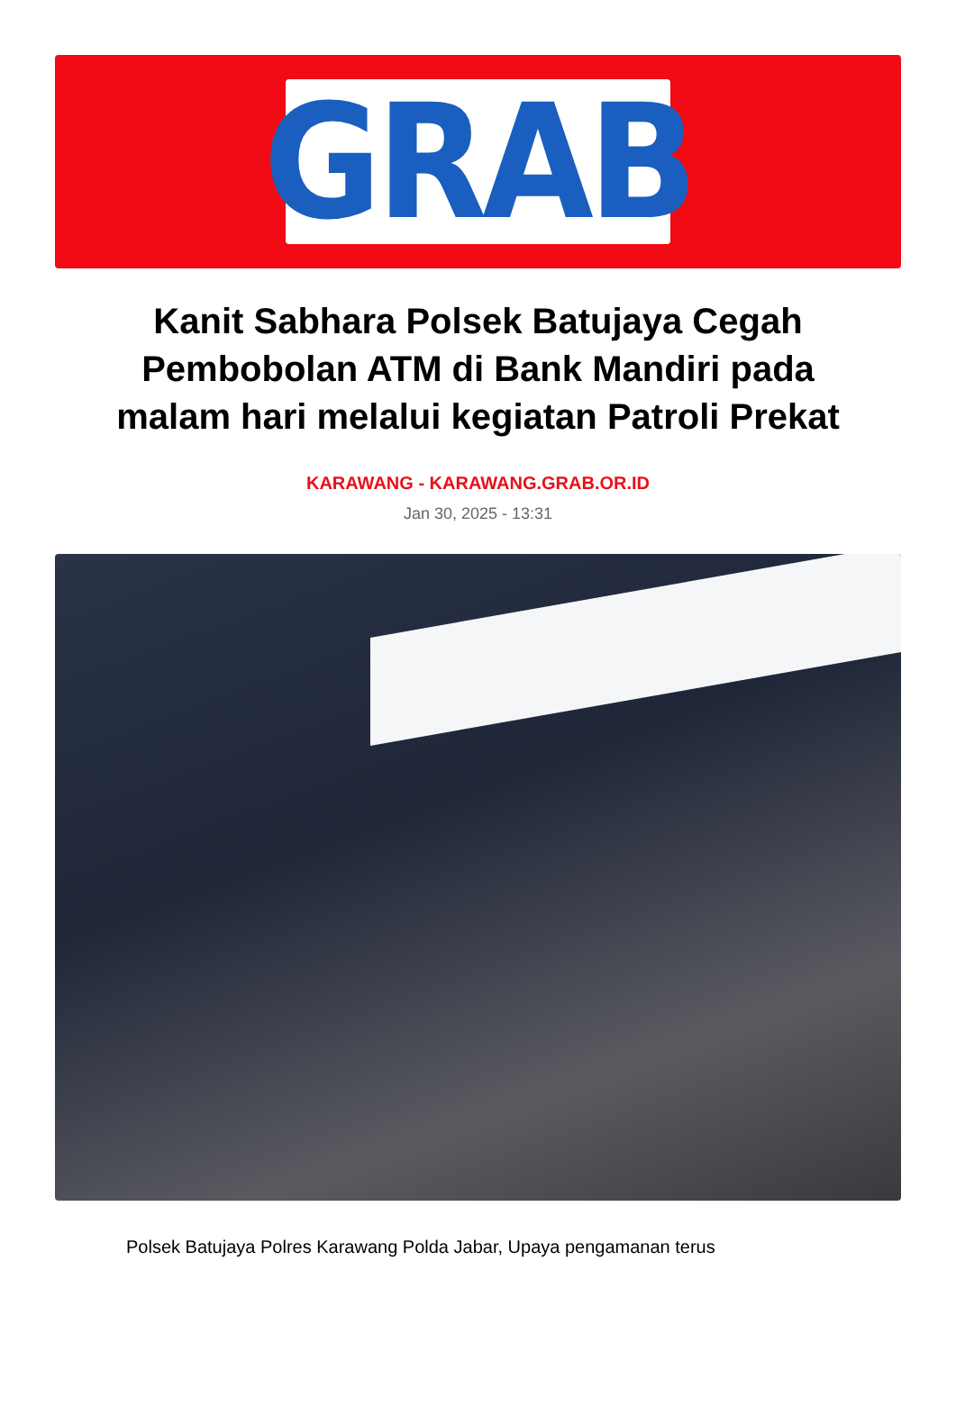GRAB
Kanit Sabhara Polsek Batujaya Cegah Pembobolan ATM di Bank Mandiri pada malam hari melalui kegiatan Patroli Prekat
KARAWANG - KARAWANG.GRAB.OR.ID
Jan 30, 2025 - 13:31
Polsek Batujaya Polres Karawang Polda Jabar, Upaya pengamanan terus